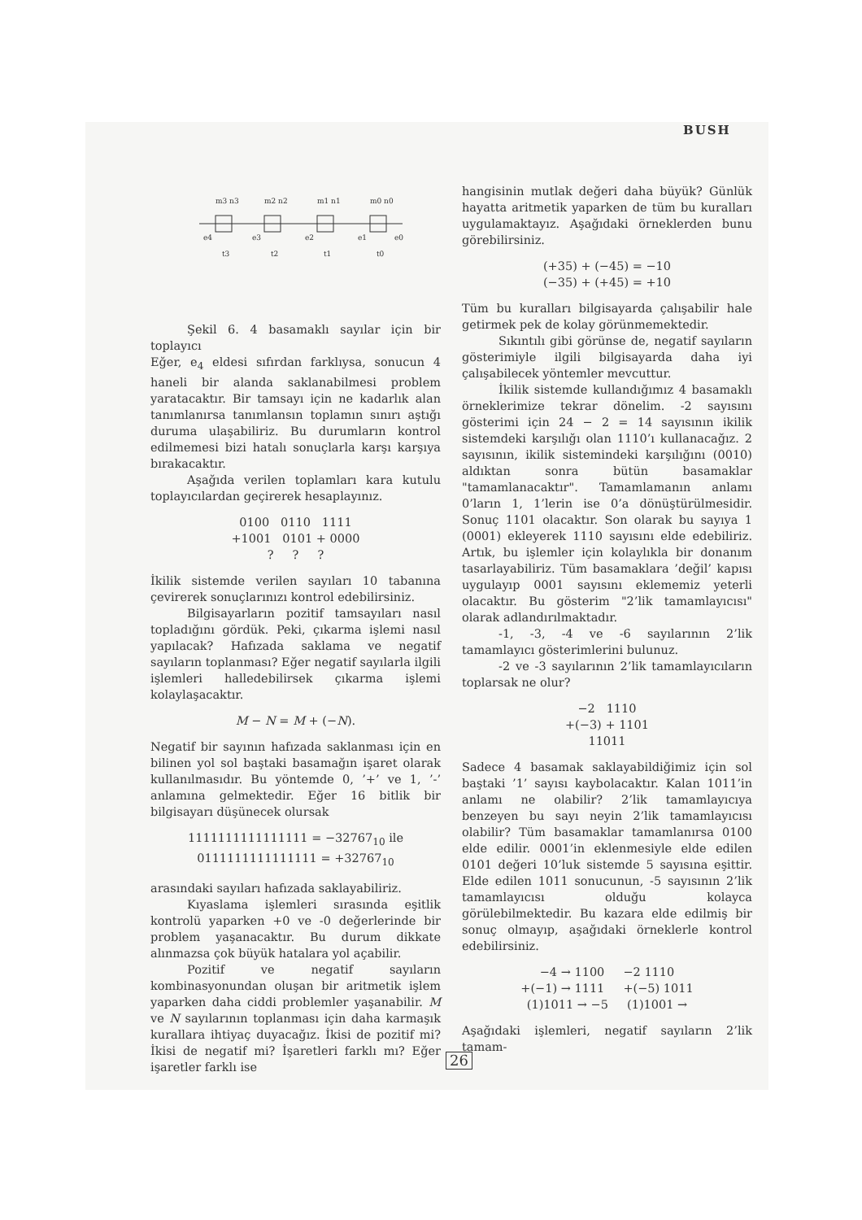BUSH
m3 n3
m2 n2
m1 n1
m0 n0
e4
e3
e2
e1
e0
t3
t2
t1
t0
Şekil 6. 4 basamaklı sayılar için bir toplayıcı
Eğer, e<sub>4</sub> eldesi sıfırdan farklıysa, sonucun 4 haneli bir alanda saklanabilmesi problem yaratacaktır. Bir tamsayı için ne kadarlık alan tanımlanırsa tanımlansın toplamın sınırı aştığı duruma ulaşabiliriz. Bu durumların kontrol edilmemesi bizi hatalı sonuçlarla karşı karşıya bırakacaktır.
Aşağıda verilen toplamları kara kutulu toplayıcılardan geçirerek hesaplayınız.
0100 0110 1111
+1001 0101 + 0000
? ? ?
İkilik sistemde verilen sayıları 10 tabanına çevirerek sonuçlarınızı kontrol edebilirsiniz.
Bilgisayarların pozitif tamsayıları nasıl topladığını gördük. Peki, çıkarma işlemi nasıl yapılacak? Hafızada saklama ve negatif sayıların toplanması? Eğer negatif sayılarla ilgili işlemleri halledebilirsek çıkarma işlemi kolaylaşacaktır.
M − N = M + (−N).
Negatif bir sayının hafızada saklanması için en bilinen yol sol baştaki basamağın işaret olarak kullanılmasıdır. Bu yöntemde 0, ’+’ ve 1, ’-’ anlamına gelmektedir. Eğer 16 bitlik bir bilgisayarı düşünecek olursak
1111111111111111 = −32767<sub>10</sub> ile
0111111111111111 = +32767<sub>10</sub>
arasındaki sayıları hafızada saklayabiliriz.
Kıyaslama işlemleri sırasında eşitlik kontrolü yaparken +0 ve -0 değerlerinde bir problem yaşanacaktır. Bu durum dikkate alınmazsa çok büyük hatalara yol açabilir.
Pozitif ve negatif sayıların kombinasyonundan oluşan bir aritmetik işlem yaparken daha ciddi problemler yaşanabilir. M ve N sayılarının toplanması için daha karmaşık kurallara ihtiyaç duyacağız. İkisi de pozitif mi? İkisi de negatif mi? İşaretleri farklı mı? Eğer işaretler farklı ise
hangisinin mutlak değeri daha büyük? Günlük hayatta aritmetik yaparken de tüm bu kuralları uygulamaktayız. Aşağıdaki örneklerden bunu görebilirsiniz.
(+35) + (−45) = −10
(−35) + (+45) = +10
Tüm bu kuralları bilgisayarda çalışabilir hale getirmek pek de kolay görünmemektedir.
Sıkıntılı gibi görünse de, negatif sayıların gösterimiyle ilgili bilgisayarda daha iyi çalışabilecek yöntemler mevcuttur.
İkilik sistemde kullandığımız 4 basamaklı örneklerimize tekrar dönelim. -2 sayısını gösterimi için 24 − 2 = 14 sayısının ikilik sistemdeki karşılığı olan 1110’ı kullanacağız. 2 sayısının, ikilik sistemindeki karşılığını (0010) aldıktan sonra bütün basamaklar "tamamlanacaktır". Tamamlamanın anlamı 0’ların 1, 1’lerin ise 0’a dönüştürülmesidir. Sonuç 1101 olacaktır. Son olarak bu sayıya 1 (0001) ekleyerek 1110 sayısını elde edebiliriz. Artık, bu işlemler için kolaylıkla bir donanım tasarlayabiliriz. Tüm basamaklara ’değil’ kapısı uygulayıp 0001 sayısını eklememiz yeterli olacaktır. Bu gösterim "2’lik tamamlayıcısı" olarak adlandırılmaktadır.
-1, -3, -4 ve -6 sayılarının 2’lik tamamlayıcı gösterimlerini bulunuz.
-2 ve -3 sayılarının 2’lik tamamlayıcıların toplarsak ne olur?
−2 1110
+(−3) + 1101
11011
Sadece 4 basamak saklayabildiğimiz için sol baştaki ’1’ sayısı kaybolacaktır. Kalan 1011’in anlamı ne olabilir? 2’lik tamamlayıcıya benzeyen bu sayı neyin 2’lik tamamlayıcısı olabilir? Tüm basamaklar tamamlanırsa 0100 elde edilir. 0001’in eklenmesiyle elde edilen 0101 değeri 10’luk sistemde 5 sayısına eşittir. Elde edilen 1011 sonucunun, -5 sayısının 2’lik tamamlayıcısı olduğu kolayca görülebilmektedir. Bu kazara elde edilmiş bir sonuç olmayıp, aşağıdaki örneklerle kontrol edebilirsiniz.
−4 → 1100 −2 1110
+(−1) → 1111 +(−5) 1011
(1)1011 → −5 (1)1001 →
Aşağıdaki işlemleri, negatif sayıların 2’lik tamam-
26